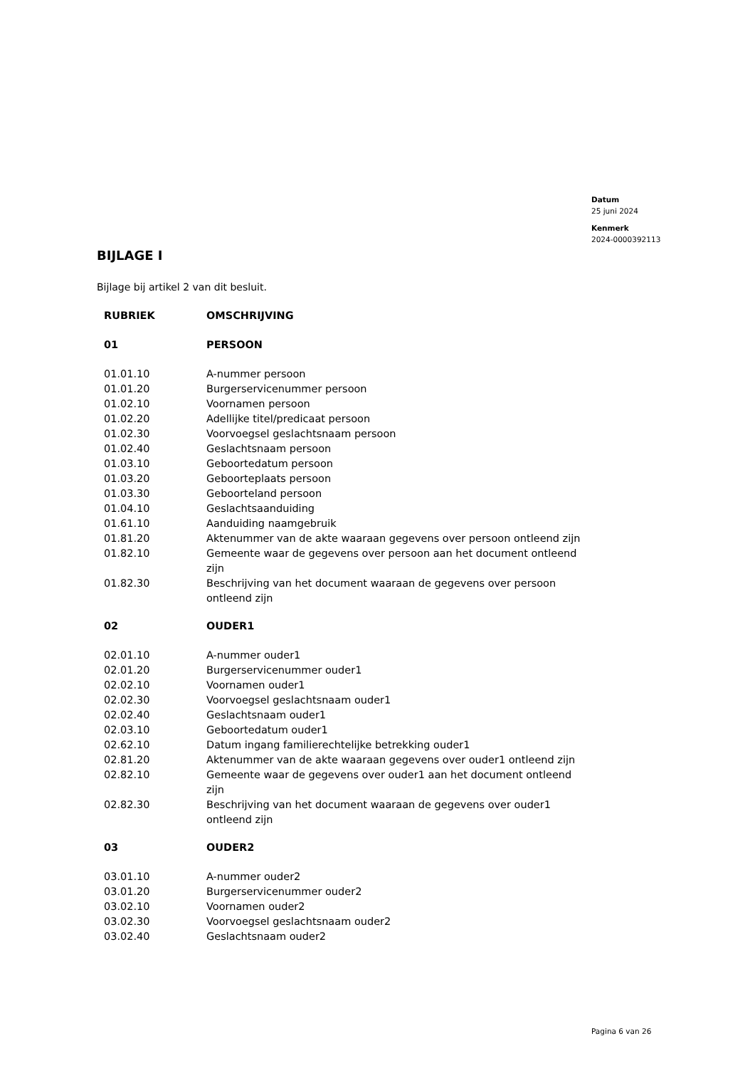Datum
25 juni 2024
Kenmerk
2024-0000392113
BIJLAGE I
Bijlage bij artikel 2 van dit besluit.
| RUBRIEK | OMSCHRIJVING |
| --- | --- |
| 01 | PERSOON |
| 01.01.10 | A-nummer persoon |
| 01.01.20 | Burgerservicenummer persoon |
| 01.02.10 | Voornamen persoon |
| 01.02.20 | Adellijke titel/predicaat persoon |
| 01.02.30 | Voorvoegsel geslachtsnaam persoon |
| 01.02.40 | Geslachtsnaam persoon |
| 01.03.10 | Geboortedatum persoon |
| 01.03.20 | Geboorteplaats persoon |
| 01.03.30 | Geboorteland persoon |
| 01.04.10 | Geslachtsaanduiding |
| 01.61.10 | Aanduiding naamgebruik |
| 01.81.20 | Aktenummer van de akte waaraan gegevens over persoon ontleend zijn |
| 01.82.10 | Gemeente waar de gegevens over persoon aan het document ontleend zijn |
| 01.82.30 | Beschrijving van het document waaraan de gegevens over persoon ontleend zijn |
| 02 | OUDER1 |
| 02.01.10 | A-nummer ouder1 |
| 02.01.20 | Burgerservicenummer ouder1 |
| 02.02.10 | Voornamen ouder1 |
| 02.02.30 | Voorvoegsel geslachtsnaam ouder1 |
| 02.02.40 | Geslachtsnaam ouder1 |
| 02.03.10 | Geboortedatum ouder1 |
| 02.62.10 | Datum ingang familierechtelijke betrekking ouder1 |
| 02.81.20 | Aktenummer van de akte waaraan gegevens over ouder1 ontleend zijn |
| 02.82.10 | Gemeente waar de gegevens over ouder1 aan het document ontleend zijn |
| 02.82.30 | Beschrijving van het document waaraan de gegevens over ouder1 ontleend zijn |
| 03 | OUDER2 |
| 03.01.10 | A-nummer ouder2 |
| 03.01.20 | Burgerservicenummer ouder2 |
| 03.02.10 | Voornamen ouder2 |
| 03.02.30 | Voorvoegsel geslachtsnaam ouder2 |
| 03.02.40 | Geslachtsnaam ouder2 |
Pagina 6 van 26